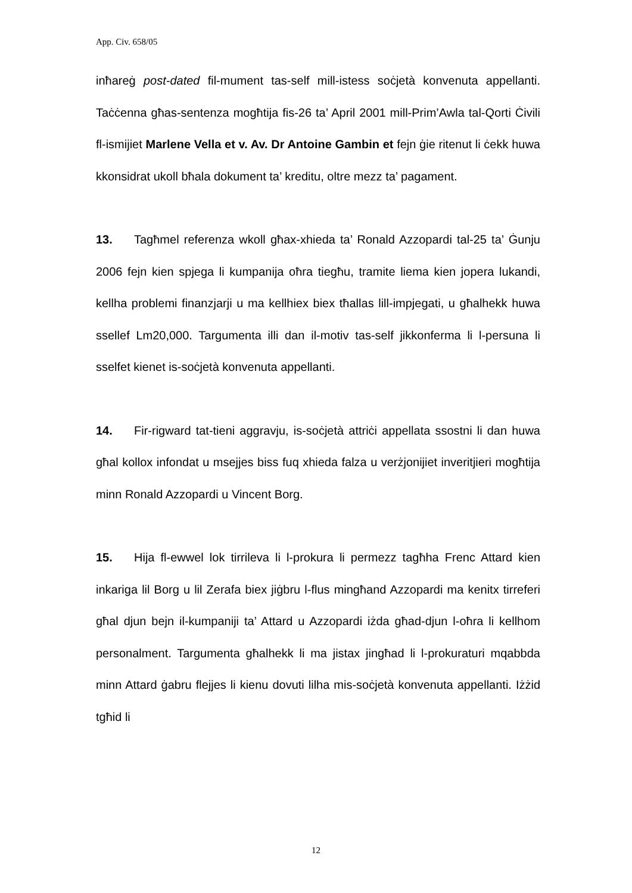App. Civ. 658/05
inħareġ post-dated fil-mument tas-self mill-istess soċjetà konvenuta appellanti. Taċċenna għas-sentenza mogħtija fis-26 ta’ April 2001 mill-Prim’Awla tal-Qorti Ċivili fl-ismijiet Marlene Vella et v. Av. Dr Antoine Gambin et fejn ġie ritenut li ċekk huwa kkonsidrat ukoll bħala dokument ta’ kreditu, oltre mezz ta’ pagament.
13. Tagħmel referenza wkoll għax-xhieda ta’ Ronald Azzopardi tal-25 ta’ Ġunju 2006 fejn kien spjega li kumpanija oħra tiegħu, tramite liema kien jopera lukandi, kellha problemi finanzjarji u ma kellhiex biex tħallas lill-impjegati, u għalhekk huwa ssellef Lm20,000. Targumenta illi dan il-motiv tas-self jikkonferma li l-persuna li sselfet kienet is-soċjetà konvenuta appellanti.
14. Fir-rigward tat-tieni aggravju, is-soċjetà attriċi appellata ssostni li dan huwa għal kollox infondat u msejjes biss fuq xhieda falza u verżjonijiet inveritjieri mogħtija minn Ronald Azzopardi u Vincent Borg.
15. Hija fl-ewwel lok tirrileva li l-prokura li permezz tagħha Frenc Attard kien inkariga lil Borg u lil Zerafa biex jiġbru l-flus mingħand Azzopardi ma kenitx tirreferi għal djun bejn il-kumpaniji ta’ Attard u Azzopardi iżda għad-djun l-oħra li kellhom personalment. Targumenta għalhekk li ma jistax jingħad li l-prokuraturi mqabbda minn Attard ġabru flejjes li kienu dovuti lilha mis-soċjetà konvenuta appellanti. Iżżid tgħid li
12